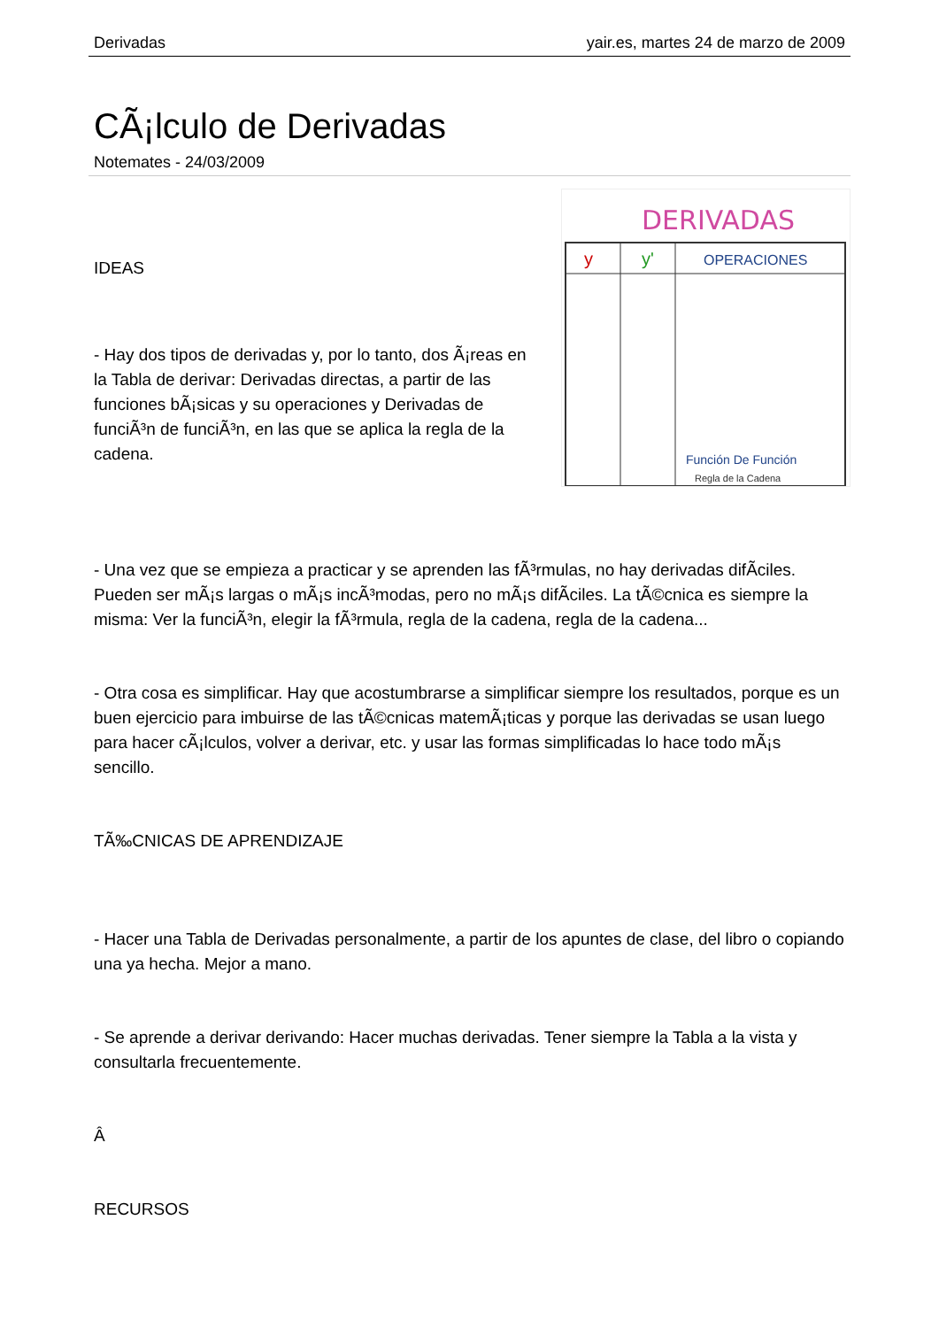Derivadas yair.es, martes 24 de marzo de 2009
CÃ¡lculo de Derivadas
Notemates - 24/03/2009
DERIVADAS
y
y'
OPERACIONES
Función De Función
Regla de la Cadena
IDEAS
- Hay dos tipos de derivadas y, por lo tanto, dos Ã¡reas en la Tabla de derivar: Derivadas directas, a partir de las funciones bÃ¡sicas y su operaciones y Derivadas de funciÃ³n de funciÃ³n, en las que se aplica la regla de la cadena.
- Una vez que se empieza a practicar y se aprenden las fÃ³rmulas, no hay derivadas difÃ­ciles. Pueden ser mÃ¡s largas o mÃ¡s incÃ³modas, pero no mÃ¡s difÃ­ciles. La tÃ©cnica es siempre la misma: Ver la funciÃ³n, elegir la fÃ³rmula, regla de la cadena, regla de la cadena...
- Otra cosa es simplificar. Hay que acostumbrarse a simplificar siempre los resultados, porque es un buen ejercicio para imbuirse de las tÃ©cnicas matemÃ¡ticas y porque las derivadas se usan luego para hacer cÃ¡lculos, volver a derivar, etc. y usar las formas simplificadas lo hace todo mÃ¡s sencillo.
TÃ‰CNICAS DE APRENDIZAJE
- Hacer una Tabla de Derivadas personalmente, a partir de los apuntes de clase, del libro o copiando una ya hecha. Mejor a mano.
- Se aprende a derivar derivando: Hacer muchas derivadas. Tener siempre la Tabla a la vista y consultarla frecuentemente.
Â
RECURSOS